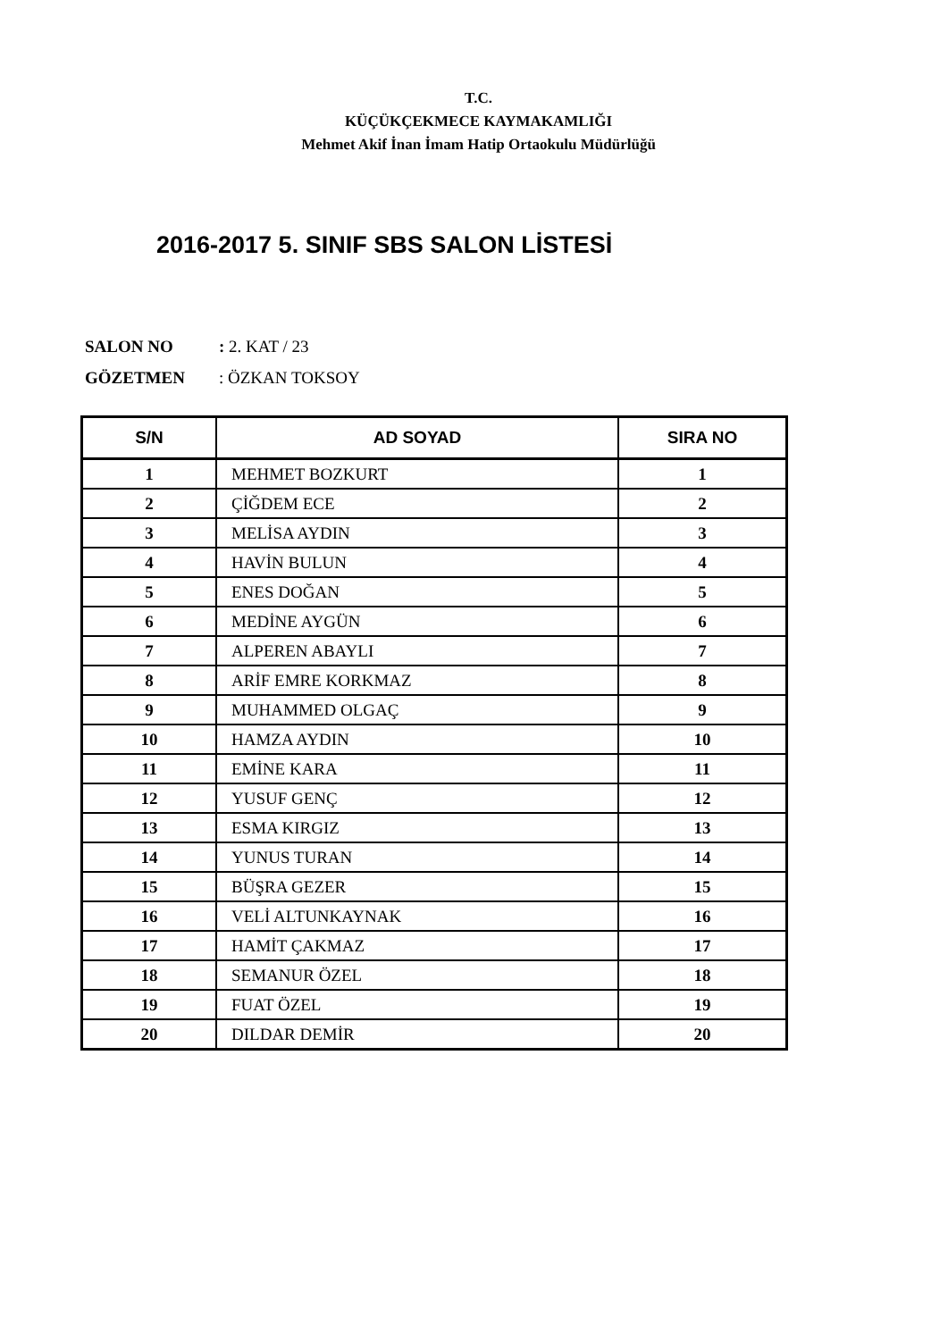T.C.
KÜÇÜKÇEKMECE KAYMAKAMLIĞI
Mehmet Akif İnan İmam Hatip Ortaokulu Müdürlüğü
2016-2017 5. SINIF SBS SALON LİSTESİ
SALON NO: 2. KAT / 23
GÖZETMEN: ÖZKAN TOKSOY
| S/N | AD SOYAD | SIRA NO |
| --- | --- | --- |
| 1 | MEHMET BOZKURT | 1 |
| 2 | ÇİĞDEM ECE | 2 |
| 3 | MELİSA AYDIN | 3 |
| 4 | HAVİN BULUN | 4 |
| 5 | ENES DOĞAN | 5 |
| 6 | MEDİNE AYGÜN | 6 |
| 7 | ALPEREN ABAYLI | 7 |
| 8 | ARİF EMRE KORKMAZ | 8 |
| 9 | MUHAMMED OLGAÇ | 9 |
| 10 | HAMZA AYDIN | 10 |
| 11 | EMİNE KARA | 11 |
| 12 | YUSUF GENÇ | 12 |
| 13 | ESMA KIRGIZ | 13 |
| 14 | YUNUS TURAN | 14 |
| 15 | BÜŞRA GEZER | 15 |
| 16 | VELİ ALTUNKAYNAK | 16 |
| 17 | HAMİT ÇAKMAZ | 17 |
| 18 | SEMANUR ÖZEL | 18 |
| 19 | FUAT ÖZEL | 19 |
| 20 | DILDAR DEMİR | 20 |